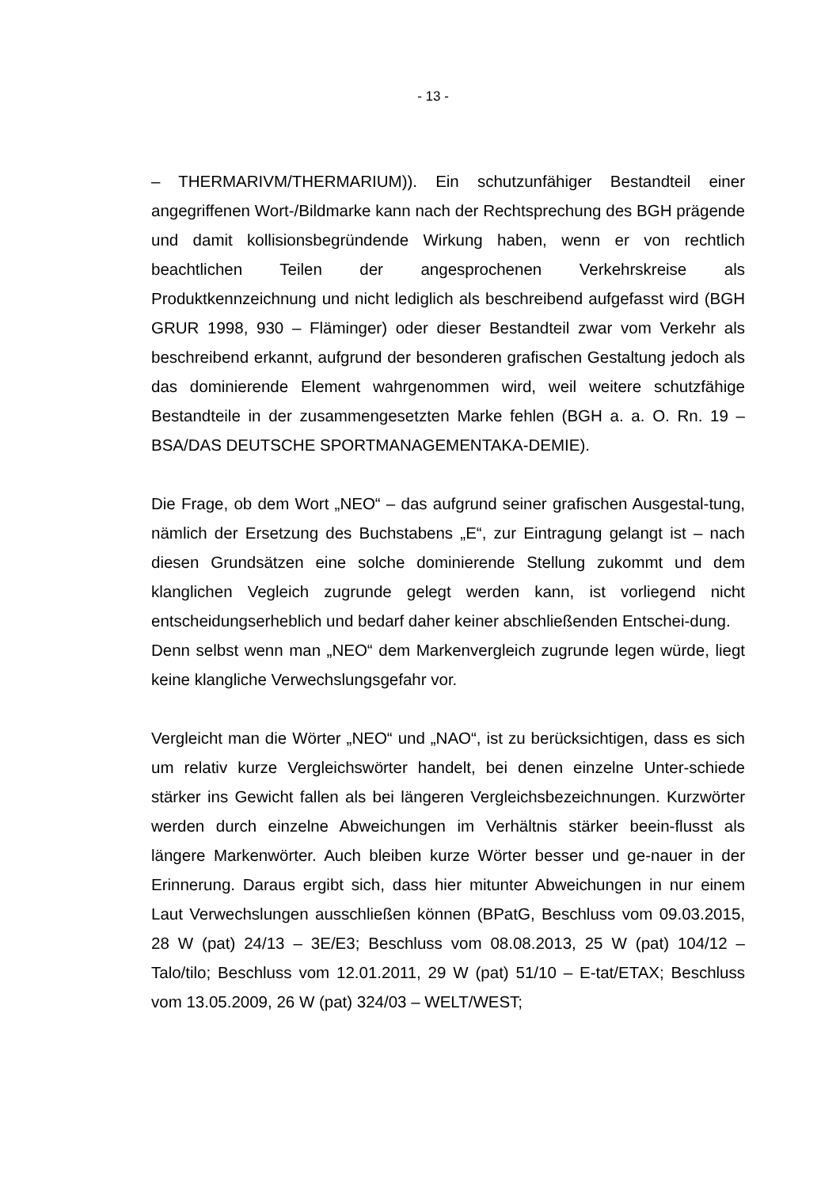- 13 -
– THERMARIVM/THERMARIUM)). Ein schutzunfähiger Bestandteil einer angegriffenen Wort-/Bildmarke kann nach der Rechtsprechung des BGH prägende und damit kollisionsbegründende Wirkung haben, wenn er von rechtlich beachtlichen Teilen der angesprochenen Verkehrskreise als Produktkennzeichnung und nicht lediglich als beschreibend aufgefasst wird (BGH GRUR 1998, 930 – Fläminger) oder dieser Bestandteil zwar vom Verkehr als beschreibend erkannt, aufgrund der besonderen grafischen Gestaltung jedoch als das dominierende Element wahrgenommen wird, weil weitere schutzfähige Bestandteile in der zusammengesetzten Marke fehlen (BGH a. a. O. Rn. 19 – BSA/DAS DEUTSCHE SPORTMANAGEMENTAKA-DEMIE).
Die Frage, ob dem Wort „NEO“ – das aufgrund seiner grafischen Ausgestal-tung, nämlich der Ersetzung des Buchstabens „E“, zur Eintragung gelangt ist – nach diesen Grundsätzen eine solche dominierende Stellung zukommt und dem klanglichen Vegleich zugrunde gelegt werden kann, ist vorliegend nicht entscheidungserheblich und bedarf daher keiner abschließenden Entschei-dung.
Denn selbst wenn man „NEO“ dem Markenvergleich zugrunde legen würde, liegt keine klangliche Verwechslungsgefahr vor.
Vergleicht man die Wörter „NEO“ und „NAO“, ist zu berücksichtigen, dass es sich um relativ kurze Vergleichswörter handelt, bei denen einzelne Unter-schiede stärker ins Gewicht fallen als bei längeren Vergleichsbezeichnungen. Kurzwörter werden durch einzelne Abweichungen im Verhältnis stärker beein-flusst als längere Markenwörter. Auch bleiben kurze Wörter besser und ge-nauer in der Erinnerung. Daraus ergibt sich, dass hier mitunter Abweichungen in nur einem Laut Verwechslungen ausschließen können (BPatG, Beschluss vom 09.03.2015, 28 W (pat) 24/13 – 3E/E3; Beschluss vom 08.08.2013, 25 W (pat) 104/12 – Talo/tilo; Beschluss vom 12.01.2011, 29 W (pat) 51/10 – E-tat/ETAX; Beschluss vom 13.05.2009, 26 W (pat) 324/03 – WELT/WEST;